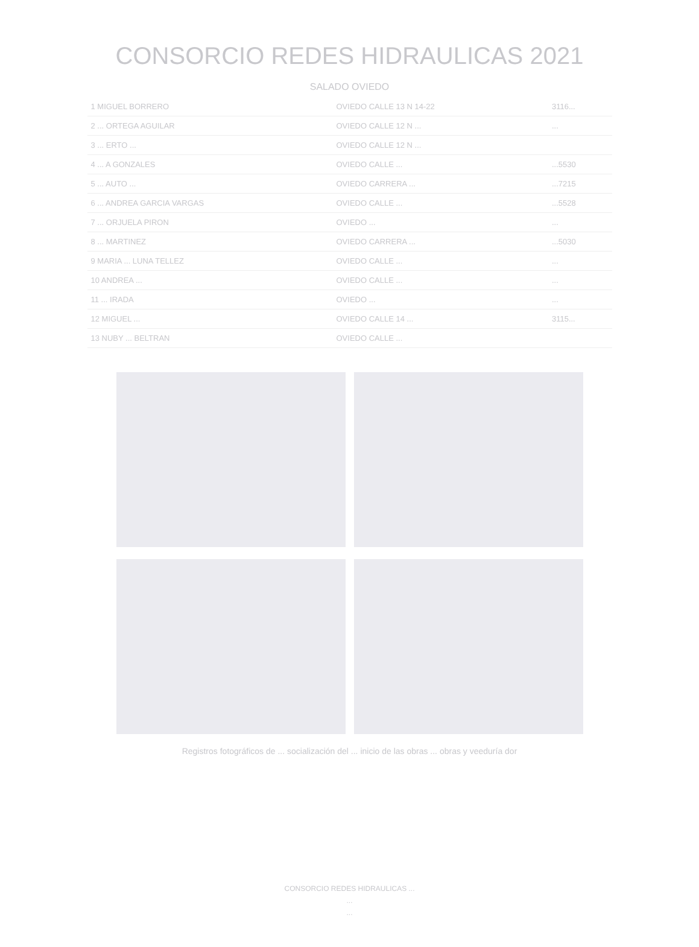CONSORCIO REDES HIDRAULICAS 2021
SALADO OVIEDO
| 1 MIGUEL BORRERO | OVIEDO CALLE 13 N 14-22 | 3116... |
| 2 ... ORTEGA AGUILAR | OVIEDO CALLE 12 N ... | ... |
| 3 ... ERTO ... | OVIEDO CALLE 12 N ... | |
| 4 ... A GONZALES | OVIEDO CALLE ... | ...5530 |
| 5 ... AUTO ... | OVIEDO CARRERA ... | ...7215 |
| 6 ... ANDREA GARCIA VARGAS | OVIEDO CALLE ... | ...5528 |
| 7 ... ORJUELA PIRON | OVIEDO ... | ... |
| 8 ... MARTINEZ | OVIEDO CARRERA ... | ...5030 |
| 9 MARIA ... LUNA TELLEZ | OVIEDO CALLE ... | ... |
| 10 ANDREA ... | OVIEDO CALLE ... | ... |
| 11 ... IRADA | OVIEDO ... | ... |
| 12 MIGUEL ... | OVIEDO CALLE 14 ... | 3115... |
| 13 NUBY ... BELTRAN | OVIEDO CALLE ... | |
Registros fotográficos de ... socialización del ... inicio de las obras ... obras y veeduría dor
CONSORCIO REDES HIDRAULICAS ...
...
...